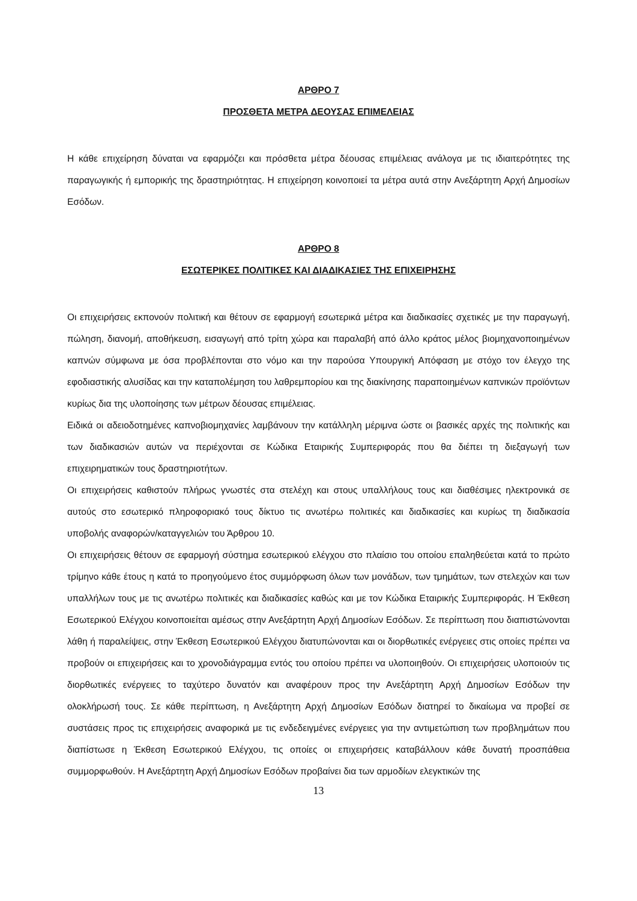ΑΡΘΡΟ 7
ΠΡΟΣΘΕΤΑ ΜΕΤΡΑ ΔΕΟΥΣΑΣ ΕΠΙΜΕΛΕΙΑΣ
Η κάθε επιχείρηση δύναται να εφαρμόζει και πρόσθετα μέτρα δέουσας επιμέλειας ανάλογα με τις ιδιαιτερότητες της παραγωγικής ή εμπορικής της δραστηριότητας. Η επιχείρηση κοινοποιεί τα μέτρα αυτά στην Ανεξάρτητη Αρχή Δημοσίων Εσόδων.
ΑΡΘΡΟ 8
ΕΣΩΤΕΡΙΚΕΣ ΠΟΛΙΤΙΚΕΣ ΚΑΙ ΔΙΑΔΙΚΑΣΙΕΣ ΤΗΣ ΕΠΙΧΕΙΡΗΣΗΣ
Οι επιχειρήσεις εκπονούν πολιτική και θέτουν σε εφαρμογή εσωτερικά μέτρα και διαδικασίες σχετικές με την παραγωγή, πώληση, διανομή, αποθήκευση, εισαγωγή από τρίτη χώρα και παραλαβή από άλλο κράτος μέλος βιομηχανοποιημένων καπνών σύμφωνα με όσα προβλέπονται στο νόμο και την παρούσα Υπουργική Απόφαση με στόχο τον έλεγχο της εφοδιαστικής αλυσίδας και την καταπολέμηση του λαθρεμπορίου και της διακίνησης παραποιημένων καπνικών προϊόντων κυρίως δια της υλοποίησης των μέτρων δέουσας επιμέλειας.
Ειδικά οι αδειοδοτημένες καπνοβιομηχανίες λαμβάνουν την κατάλληλη μέριμνα ώστε οι βασικές αρχές της πολιτικής και των διαδικασιών αυτών να περιέχονται σε Κώδικα Εταιρικής Συμπεριφοράς που θα διέπει τη διεξαγωγή των επιχειρηματικών τους δραστηριοτήτων.
Οι επιχειρήσεις καθιστούν πλήρως γνωστές στα στελέχη και στους υπαλλήλους τους και διαθέσιμες ηλεκτρονικά σε αυτούς στο εσωτερικό πληροφοριακό τους δίκτυο τις ανωτέρω πολιτικές και διαδικασίες και κυρίως τη διαδικασία υποβολής αναφορών/καταγγελιών του Άρθρου 10.
Οι επιχειρήσεις θέτουν σε εφαρμογή σύστημα εσωτερικού ελέγχου στο πλαίσιο του οποίου επαληθεύεται κατά το πρώτο τρίμηνο κάθε έτους η κατά το προηγούμενο έτος συμμόρφωση όλων των μονάδων, των τμημάτων, των στελεχών και των υπαλλήλων τους με τις ανωτέρω πολιτικές και διαδικασίες καθώς και με τον Κώδικα Εταιρικής Συμπεριφοράς. Η Έκθεση Εσωτερικού Ελέγχου κοινοποιείται αμέσως στην Ανεξάρτητη Αρχή Δημοσίων Εσόδων. Σε περίπτωση που διαπιστώνονται λάθη ή παραλείψεις, στην Έκθεση Εσωτερικού Ελέγχου διατυπώνονται και οι διορθωτικές ενέργειες στις οποίες πρέπει να προβούν οι επιχειρήσεις και το χρονοδιάγραμμα εντός του οποίου πρέπει να υλοποιηθούν. Οι επιχειρήσεις υλοποιούν τις διορθωτικές ενέργειες το ταχύτερο δυνατόν και αναφέρουν προς την Ανεξάρτητη Αρχή Δημοσίων Εσόδων την ολοκλήρωσή τους. Σε κάθε περίπτωση, η Ανεξάρτητη Αρχή Δημοσίων Εσόδων διατηρεί το δικαίωμα να προβεί σε συστάσεις προς τις επιχειρήσεις αναφορικά με τις ενδεδειγμένες ενέργειες για την αντιμετώπιση των προβλημάτων που διαπίστωσε η Έκθεση Εσωτερικού Ελέγχου, τις οποίες οι επιχειρήσεις καταβάλλουν κάθε δυνατή προσπάθεια συμμορφωθούν. Η Ανεξάρτητη Αρχή Δημοσίων Εσόδων προβαίνει δια των αρμοδίων ελεγκτικών της
13